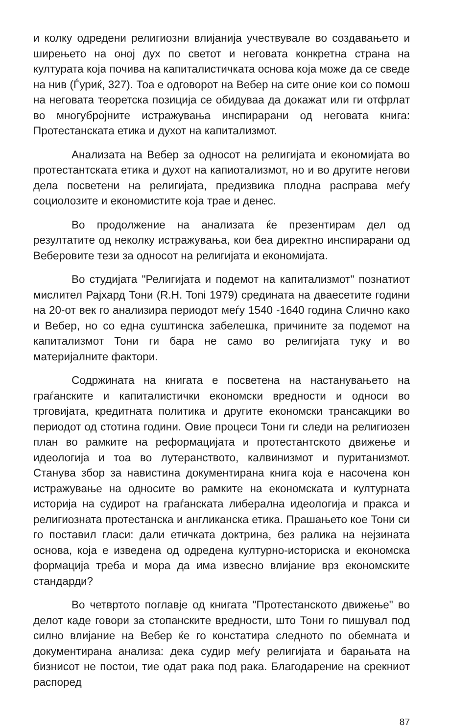и колку одредени религиозни влијанија учествувале во создавањето и ширењето на оној дух по светот и неговата конкретна страна на културата која почива на капиталистичката основа која може да се сведе на нив (Ѓуриќ, 327). Тоа е одговорот на Вебер на сите оние кои со помош на неговата теоретска позиција се обидуваа да докажат или ги отфрлат во многубројните истражувања инспирарани од неговата книга: Протестанската етика и духот на капитализмот.
Анализата на Вебер за односот на религијата и економијата во протестантската етика и духот на капиотализмот, но и во другите негови дела посветени на религијата, предизвика плодна расправа меѓу социолозите и економистите која трае и денес.
Во продолжение на анализата ќе презентирам дел од резултатите од неколку истражувања, кои беа директно инспирарани од Веберовите тези за односот на религијата и економијата.
Во студијата "Религијата и подемот на капитализмот" познатиот мислител Рајхард Тони (R.H. Toni 1979) средината на дваесетите години на 20-от век го анализира периодот меѓу 1540 -1640 година Слично како и Вебер, но со една суштинска забелешка, причините за подемот на капитализмот Тони ги бара не само во религијата туку и во материјалните фактори.
Содржината на книгата е посветена на настанувањето на граѓанските и капиталистички економски вредности и односи во трговијата, кредитната политика и другите економски трансакцики во периодот од стотина години. Овие процеси Тони ги следи на религиозен план во рамките на реформацијата и протестантското движење и идеологија и тоа во лутеранството, калвинизмот и пуританизмот. Станува збор за навистина документирана книга која е насочена кон истражување на односите во рамките на економската и културната историја на судирот на граѓанската либерална идеологија и пракса и религиозната протестанска и англиканска етика. Прашањето кое Тони си го поставил гласи: дали етичката доктрина, без ралика на нејзината основа, која е изведена од одредена културно-историска и економска формација треба и мора да има извесно влијание врз економските стандарди?
Во четвртото поглавје од книгата "Протестанското движење" во делот каде говори за стопанските вредности, што Тони го пишувал под силно влијание на Вебер ќе го констатира следното по обемната и документирана анализа: дека судир меѓу религијата и барањата на бизнисот не постои, тие одат рака под рака. Благодарение на срекниот распоред
87